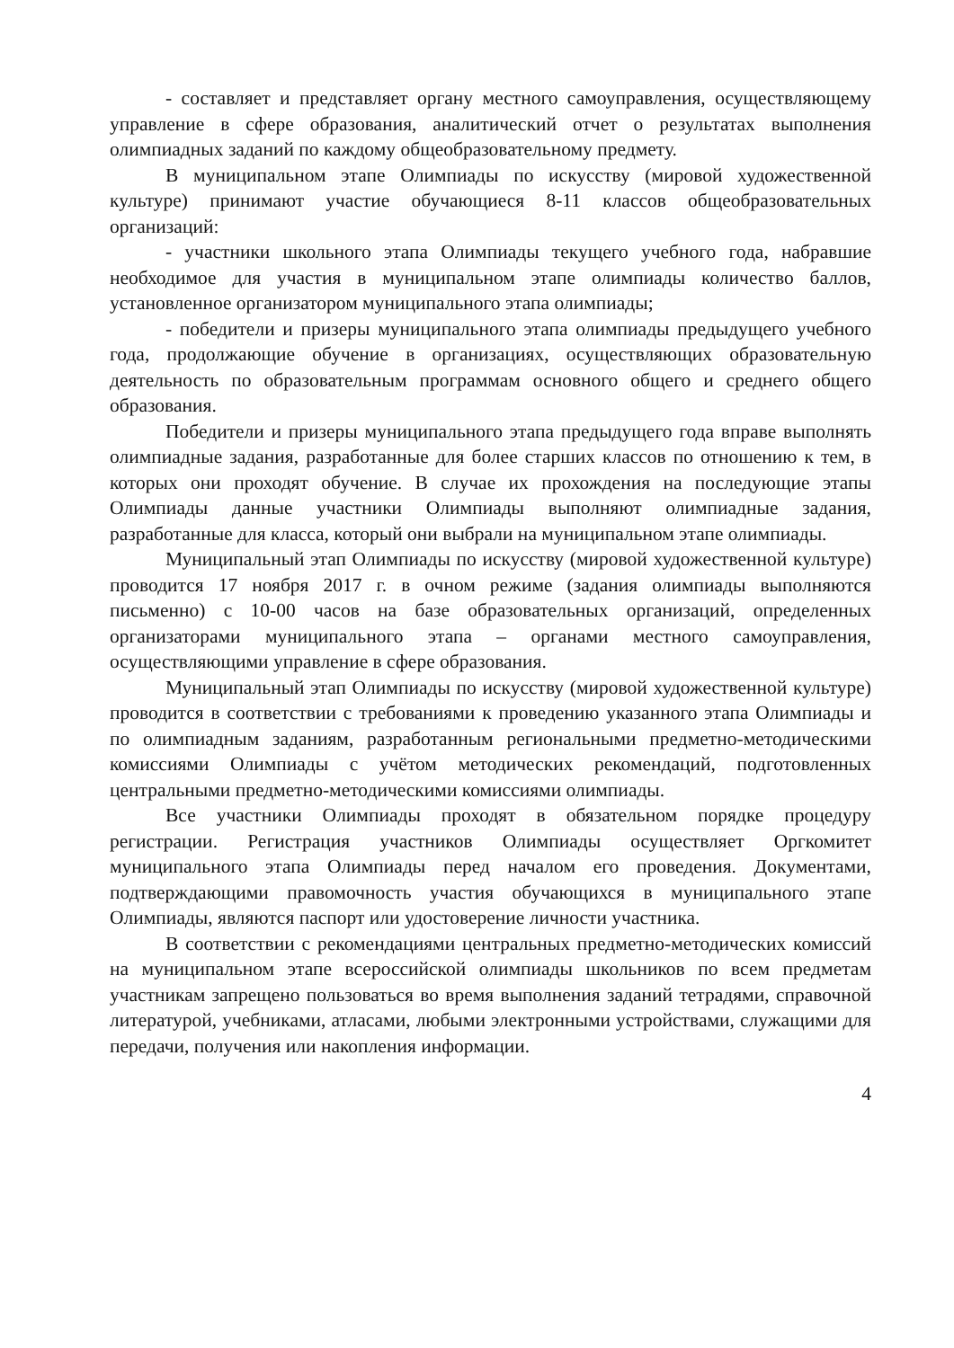- составляет и представляет органу местного самоуправления, осуществляющему управление в сфере образования, аналитический отчет о результатах выполнения олимпиадных заданий по каждому общеобразовательному предмету.
В муниципальном этапе Олимпиады по искусству (мировой художественной культуре) принимают участие обучающиеся 8-11 классов общеобразовательных организаций:
- участники школьного этапа Олимпиады текущего учебного года, набравшие необходимое для участия в муниципальном этапе олимпиады количество баллов, установленное организатором муниципального этапа олимпиады;
- победители и призеры муниципального этапа олимпиады предыдущего учебного года, продолжающие обучение в организациях, осуществляющих образовательную деятельность по образовательным программам основного общего и среднего общего образования.
Победители и призеры муниципального этапа предыдущего года вправе выполнять олимпиадные задания, разработанные для более старших классов по отношению к тем, в которых они проходят обучение. В случае их прохождения на последующие этапы Олимпиады данные участники Олимпиады выполняют олимпиадные задания, разработанные для класса, который они выбрали на муниципальном этапе олимпиады.
Муниципальный этап Олимпиады по искусству (мировой художественной культуре) проводится 17 ноября 2017 г. в очном режиме (задания олимпиады выполняются письменно) с 10-00 часов на базе образовательных организаций, определенных организаторами муниципального этапа – органами местного самоуправления, осуществляющими управление в сфере образования.
Муниципальный этап Олимпиады по искусству (мировой художественной культуре) проводится в соответствии с требованиями к проведению указанного этапа Олимпиады и по олимпиадным заданиям, разработанным региональными предметно-методическими комиссиями Олимпиады с учётом методических рекомендаций, подготовленных центральными предметно-методическими комиссиями олимпиады.
Все участники Олимпиады проходят в обязательном порядке процедуру регистрации. Регистрация участников Олимпиады осуществляет Оргкомитет муниципального этапа Олимпиады перед началом его проведения. Документами, подтверждающими правомочность участия обучающихся в муниципального этапе Олимпиады, являются паспорт или удостоверение личности участника.
В соответствии с рекомендациями центральных предметно-методических комиссий на муниципальном этапе всероссийской олимпиады школьников по всем предметам участникам запрещено пользоваться во время выполнения заданий тетрадями, справочной литературой, учебниками, атласами, любыми электронными устройствами, служащими для передачи, получения или накопления информации.
4